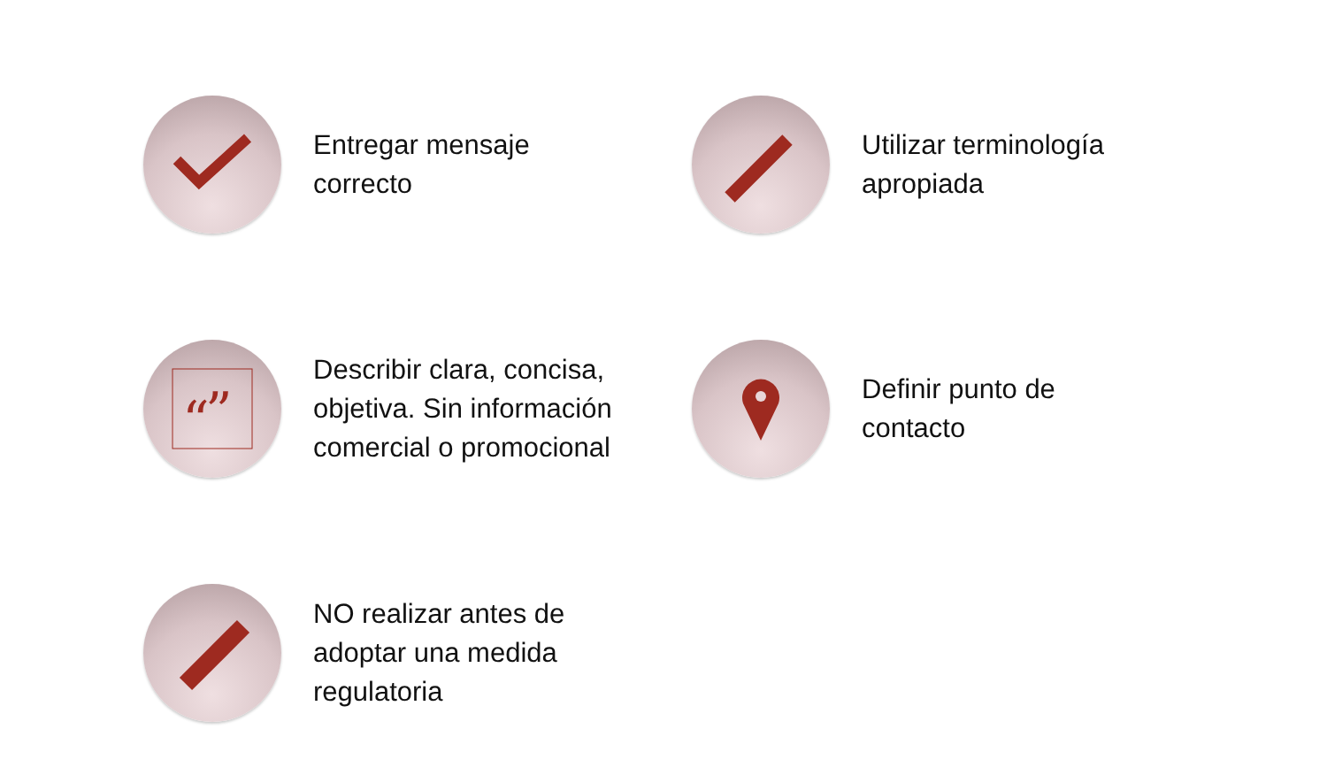Entregar mensaje
correcto
Utilizar terminología
apropiada
“
”
Describir clara, concisa,
objetiva. Sin información
comercial o promocional
Definir punto de
contacto
NO realizar antes de
adoptar una medida
regulatoria